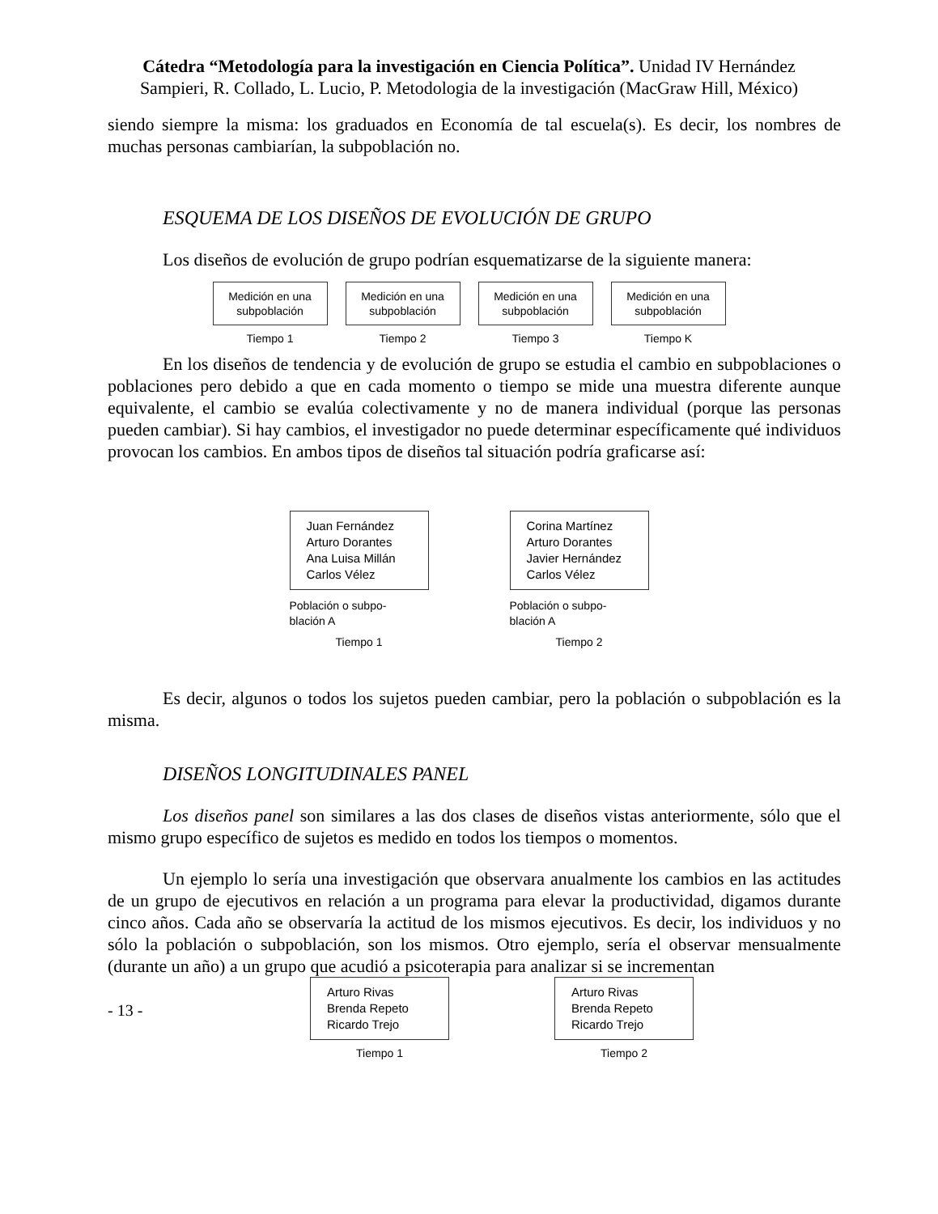Cátedra “Metodología para la investigación en Ciencia Política”. Unidad IV Hernández Sampieri, R. Collado, L. Lucio, P. Metodologia de la investigación (MacGraw Hill, México)
siendo siempre la misma: los graduados en Economía de tal escuela(s). Es decir, los nombres de muchas personas cambiarían, la subpoblación no.
ESQUEMA DE LOS DISEÑOS DE EVOLUCIÓN DE GRUPO
Los diseños de evolución de grupo podrían esquematizarse de la siguiente manera:
Medición en una subpoblación
Tiempo 1
Medición en una subpoblación
Tiempo 2
Medición en una subpoblación
Tiempo 3
Medición en una subpoblación
Tiempo K
En los diseños de tendencia y de evolución de grupo se estudia el cambio en subpoblaciones o poblaciones pero debido a que en cada momento o tiempo se mide una muestra diferente aunque equivalente, el cambio se evalúa colectivamente y no de manera individual (porque las personas pueden cambiar). Si hay cambios, el investigador no puede determinar específicamente qué individuos provocan los cambios. En ambos tipos de diseños tal situación podría graficarse así:
Juan Fernández
Arturo Dorantes
Ana Luisa Millán
Carlos Vélez
Población o subpo-blación A
Tiempo 1
Corina Martínez
Arturo Dorantes
Javier Hernández
Carlos Vélez
Población o subpo-blación A
Tiempo 2
Es decir, algunos o todos los sujetos pueden cambiar, pero la población o subpoblación es la misma.
DISEÑOS LONGITUDINALES PANEL
Los diseños panel son similares a las dos clases de diseños vistas anteriormente, sólo que el mismo grupo específico de sujetos es medido en todos los tiempos o momentos.
Un ejemplo lo sería una investigación que observara anualmente los cambios en las actitudes de un grupo de ejecutivos en relación a un programa para elevar la productividad, digamos durante cinco años. Cada año se observaría la actitud de los mismos ejecutivos. Es decir, los individuos y no sólo la población o subpoblación, son los mismos. Otro ejemplo, sería el observar mensualmente (durante un año) a un grupo que acudió a psicoterapia para analizar si se incrementan
- 13 -
Arturo Rivas
Brenda Repeto
Ricardo Trejo
Tiempo 1
Arturo Rivas
Brenda Repeto
Ricardo Trejo
Tiempo 2